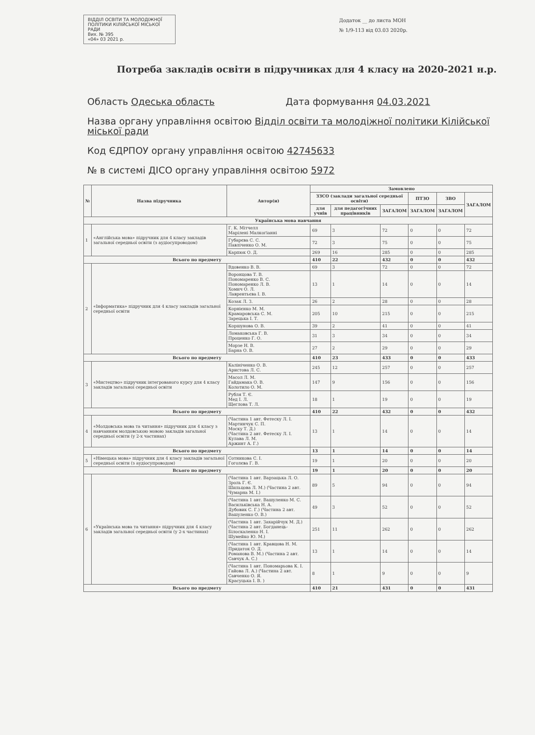ВІДДІЛ ОСВІТИ ТА МОЛОДІЖНОЇ ПОЛІТИКИ КІЛІЙСЬКОЇ МІСЬКОЇ РАДИ
Вих. № 395
«04» 03 2021 р.
Додаток __ до листа МОН
№ 1/9-113 від 03.03 2020р.
Потреба закладів освіти в підручниках для 4 класу на 2020-2021 н.р.
Область Одеська область Дата формування 04.03.2021
Назва органу управління освітою Відділ освіти та молодіжної політики Кілійської міської ради
Код ЄДРПОУ органу управління освітою 42745633
№ в системі ДІСО органу управління освітою 5972
| № | Назва підручника | Автор(и) | Замовлено | | | | | |
| --- | --- | --- | --- | --- | --- | --- | --- | --- |
| | | | ЗЗСО (заклади загальної середньої освіти) | | | ПТЗО | ЗВО | ЗАГАЛОМ |
| | | | для учнів | для педагогічних працівників | ЗАГАЛОМ | ЗАГАЛОМ | ЗАГАЛОМ | |
| Українська мова навчання | | | | | | | | |
| 1 | «Англійська мова» підручник для 4 класу закладів загальної середньої освіти (з аудіосупроводом) | Г. К. Мітчелл Марілені Малкоґіанні | 69 | 3 | 72 | 0 | 0 | 72 |
| | | Губарєва С. С. Павліченко О. М. | 72 | 3 | 75 | 0 | 0 | 75 |
| | | Карпюк О. Д. | 269 | 16 | 285 | 0 | 0 | 285 |
| Всього по предмету | | | 410 | 22 | 432 | 0 | 0 | 432 |
| 2 | «Інформатика» підручник для 4 класу закладів загальної середньої освіти | Вдовенко В. В. | 69 | 3 | 72 | 0 | 0 | 72 |
| | | Воронцова Т. В. Пономаренко В. С. Пономаренко Л. В. Хомич О. Л. Лаврентьєва І. В. | 13 | 1 | 14 | 0 | 0 | 14 |
| | | Козак Л. З. | 26 | 2 | 28 | 0 | 0 | 28 |
| | | Корнієнко М. М. Крамаровська С. М. Зарецька І. Т. | 205 | 10 | 215 | 0 | 0 | 215 |
| | | Коршунова О. В. | 39 | 2 | 41 | 0 | 0 | 41 |
| | | Ломаковська Г. В. Проценко Г. О. | 31 | 3 | 34 | 0 | 0 | 34 |
| | | Морзе Н. В. Барна О. В. | 27 | 2 | 29 | 0 | 0 | 29 |
| Всього по предмету | | | 410 | 23 | 433 | 0 | 0 | 433 |
| 3 | «Мистецтво» підручник інтегрованого курсу для 4 класу закладів загальної середньої освіти | Калініченко О. В. Аристова Л. С. | 245 | 12 | 257 | 0 | 0 | 257 |
| | | Масол Л. М. Гайдамака О. В. Колотило О. М. | 147 | 9 | 156 | 0 | 0 | 156 |
| | | Рубля Т. Є. Мед І. Л. Щеглова Т. Л. | 18 | 1 | 19 | 0 | 0 | 19 |
| Всього по предмету | | | 410 | 22 | 432 | 0 | 0 | 432 |
| 4 | «Молдовська мова та читання» підручник для 4 класу з навчанням молдовською мовою закладів загальної середньої освіти (у 2-х частинах) | (Частина 1 авт. Фетеску Л. І. Мартинчук С. П. Моску Т. Д.) (Частина 2 авт. Фетеску Л. І. Кулава Л. М. Аржинт А. Г.) | 13 | 1 | 14 | 0 | 0 | 14 |
| Всього по предмету | | | 13 | 1 | 14 | 0 | 0 | 14 |
| 5 | «Німецька мова» підручник для 4 класу закладів загальної середньої освіти (з аудіосупроводом) | Сотникова С. І. Гоголєва Г. В. | 19 | 1 | 20 | 0 | 0 | 20 |
| Всього по предмету | | | 19 | 1 | 20 | 0 | 0 | 20 |
| 6 | «Українська мова та читання» підручник для 4 класу закладів загальної середньої освіти (у 2-х частинах) | (Частина 1 авт. Варзацька Л. О. Зроль Г. Є. Шильцова Л. М.) (Частина 2 авт. Чумарна М. І.) | 89 | 5 | 94 | 0 | 0 | 94 |
| | | (Частина 1 авт. Вашуленко М. С. Васильківська Н. А. Дубовик С. Г.) (Частина 2 авт. Вашуленко О. В.) | 49 | 3 | 52 | 0 | 0 | 52 |
| | | (Частина 1 авт. Захарійчук М. Д.) (Частина 2 авт. Богданець-Білоскаленко Н. І. Шумейко Ю. М.) | 251 | 11 | 262 | 0 | 0 | 262 |
| | | (Частина 1 авт. Кравцова Н. М. Придаток О. Д. Романова В. М.) (Частина 2 авт. Савчук А. С.) | 13 | 1 | 14 | 0 | 0 | 14 |
| | | (Частина 1 авт. Пономарьова К. І. Гайова Л. А.) (Частина 2 авт. Савченко О. Я. Красуцька І. В. ) | 8 | 1 | 9 | 0 | 0 | 9 |
| Всього по предмету | | | 410 | 21 | 431 | 0 | 0 | 431 |